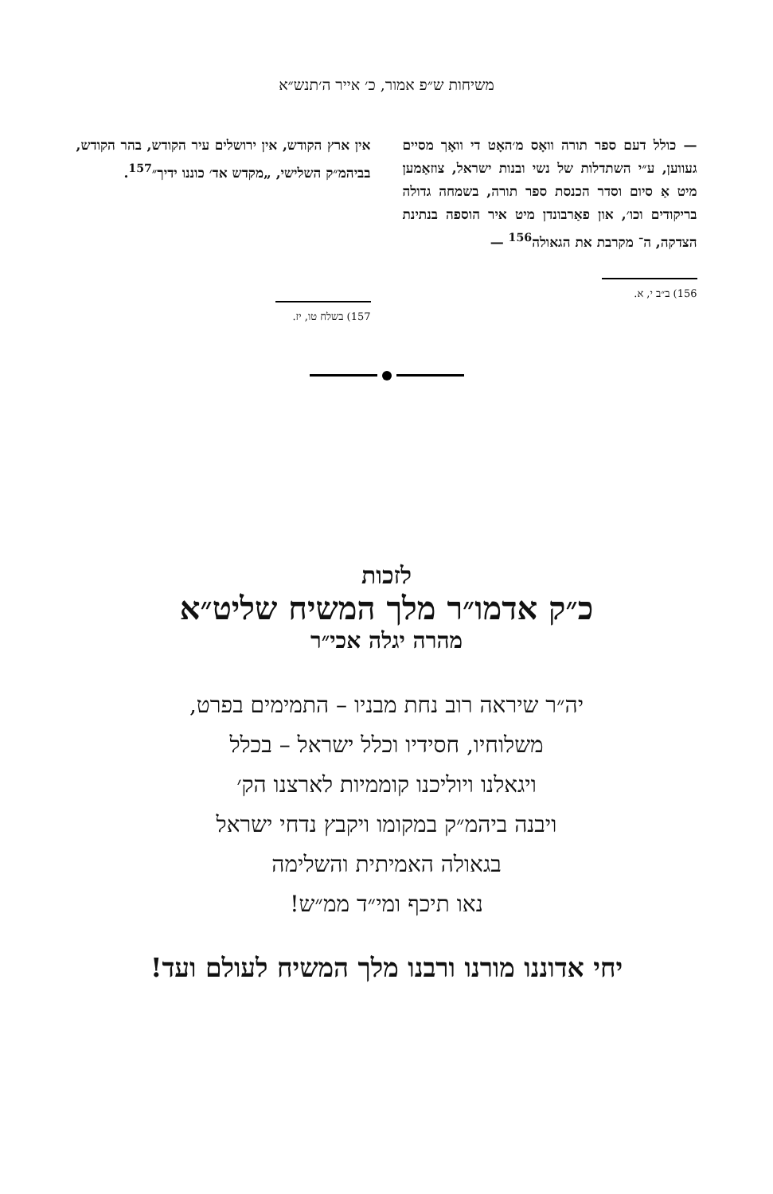משיחות ש״פ אמור, כ׳ אייר ה׳תנש״א
— כולל דעם ספר תורה וואָס מ׳האָט די וואָך מסיים געווען, ע״י השתדלות של נשי ובנות ישראל, צוזאַמען מיט אַ סיום וסדר הכנסת ספר תורה, בשמחה גדולה בריקודים וכו׳, און פאַרבונדן מיט איר הוספה בנתינת הצדקה, ה־ מקרבת את הגאולה<sup>156</sup> —
156) ב״ב י, א.
אין ארץ הקודש, אין ירושלים עיר הקודש, בהר הקודש, בביהמ״ק השלישי, „מקדש אד׳ כוננו ידיך״<sup>157</sup>.
157) בשלח טו, יז.
לזכות
כ״ק אדמו״ר מלך המשיח שליט״א
מהרה יגלה אכי״ר
יה״ר שיראה רוב נחת מבניו – התמימים בפרט,
משלוחיו, חסידיו וכלל ישראל – בכלל
ויגאלנו ויוליכנו קוממיות לארצנו הק׳
ויבנה ביהמ״ק במקומו ויקבץ נדחי ישראל
בגאולה האמיתית והשלימה
נאו תיכף ומי״ד ממ״ש!
יחי אדוננו מורנו ורבנו מלך המשיח לעולם ועד!